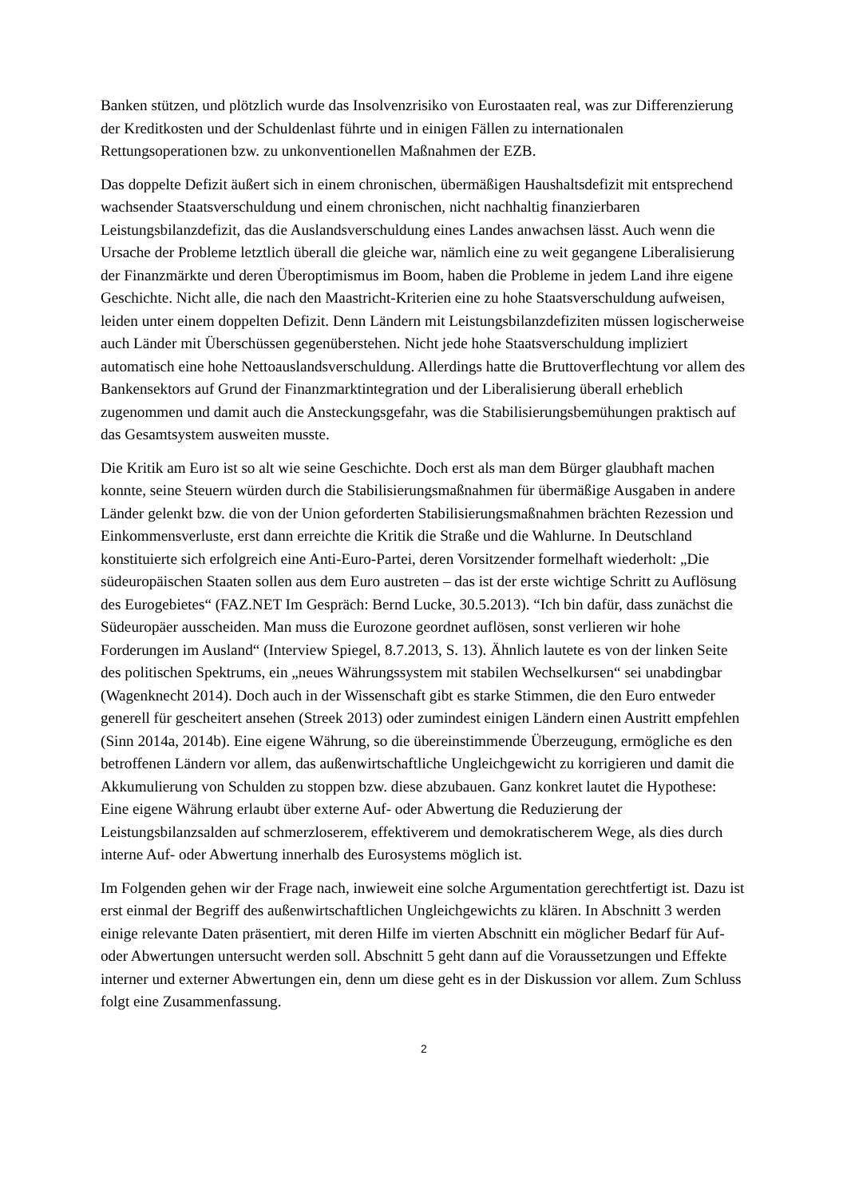Banken stützen, und plötzlich wurde das Insolvenzrisiko von Eurostaaten real, was zur Differenzierung der Kreditkosten und der Schuldenlast führte und in einigen Fällen zu internationalen Rettungsoperationen bzw. zu unkonventionellen Maßnahmen der EZB.
Das doppelte Defizit äußert sich in einem chronischen, übermäßigen Haushaltsdefizit mit entsprechend wachsender Staatsverschuldung und einem chronischen, nicht nachhaltig finanzierbaren Leistungsbilanzdefizit, das die Auslandsverschuldung eines Landes anwachsen lässt. Auch wenn die Ursache der Probleme letztlich überall die gleiche war, nämlich eine zu weit gegangene Liberalisierung der Finanzmärkte und deren Überoptimismus im Boom, haben die Probleme in jedem Land ihre eigene Geschichte. Nicht alle, die nach den Maastricht-Kriterien eine zu hohe Staatsverschuldung aufweisen, leiden unter einem doppelten Defizit. Denn Ländern mit Leistungsbilanzdefiziten müssen logischerweise auch Länder mit Überschüssen gegenüberstehen. Nicht jede hohe Staatsverschuldung impliziert automatisch eine hohe Nettoauslandsverschuldung. Allerdings hatte die Bruttoverflechtung vor allem des Bankensektors auf Grund der Finanzmarktintegration und der Liberalisierung überall erheblich zugenommen und damit auch die Ansteckungsgefahr, was die Stabilisierungsbemühungen praktisch auf das Gesamtsystem ausweiten musste.
Die Kritik am Euro ist so alt wie seine Geschichte. Doch erst als man dem Bürger glaubhaft machen konnte, seine Steuern würden durch die Stabilisierungsmaßnahmen für übermäßige Ausgaben in andere Länder gelenkt bzw. die von der Union geforderten Stabilisierungsmaßnahmen brächten Rezession und Einkommensverluste, erst dann erreichte die Kritik die Straße und die Wahlurne. In Deutschland konstituierte sich erfolgreich eine Anti-Euro-Partei, deren Vorsitzender formelhaft wiederholt: „Die südeuropäischen Staaten sollen aus dem Euro austreten – das ist der erste wichtige Schritt zu Auflösung des Eurogebietes“ (FAZ.NET Im Gespräch: Bernd Lucke, 30.5.2013). “Ich bin dafür, dass zunächst die Südeuropäer ausscheiden. Man muss die Eurozone geordnet auflösen, sonst verlieren wir hohe Forderungen im Ausland“ (Interview Spiegel, 8.7.2013, S. 13). Ähnlich lautete es von der linken Seite des politischen Spektrums, ein „neues Währungssystem mit stabilen Wechselkursen“ sei unabdingbar (Wagenknecht 2014). Doch auch in der Wissenschaft gibt es starke Stimmen, die den Euro entweder generell für gescheitert ansehen (Streek 2013) oder zumindest einigen Ländern einen Austritt empfehlen (Sinn 2014a, 2014b). Eine eigene Währung, so die übereinstimmende Überzeugung, ermögliche es den betroffenen Ländern vor allem, das außenwirtschaftliche Ungleichgewicht zu korrigieren und damit die Akkumulierung von Schulden zu stoppen bzw. diese abzubauen. Ganz konkret lautet die Hypothese: Eine eigene Währung erlaubt über externe Auf- oder Abwertung die Reduzierung der Leistungsbilanzsalden auf schmerzloserem, effektiverem und demokratischerem Wege, als dies durch interne Auf- oder Abwertung innerhalb des Eurosystems möglich ist.
Im Folgenden gehen wir der Frage nach, inwieweit eine solche Argumentation gerechtfertigt ist. Dazu ist erst einmal der Begriff des außenwirtschaftlichen Ungleichgewichts zu klären. In Abschnitt 3 werden einige relevante Daten präsentiert, mit deren Hilfe im vierten Abschnitt ein möglicher Bedarf für Auf- oder Abwertungen untersucht werden soll. Abschnitt 5 geht dann auf die Voraussetzungen und Effekte interner und externer Abwertungen ein, denn um diese geht es in der Diskussion vor allem. Zum Schluss folgt eine Zusammenfassung.
2